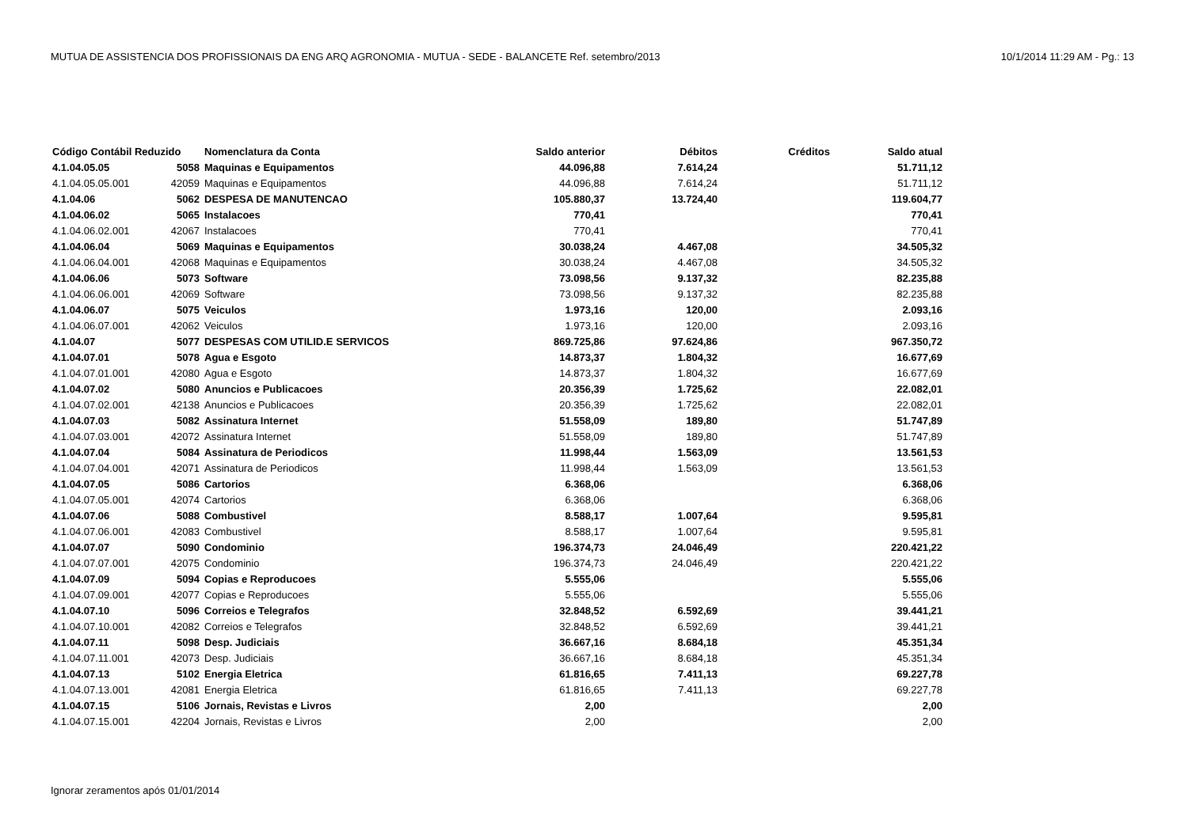MUTUA DE ASSISTENCIA DOS PROFISSIONAIS DA ENG ARQ AGRONOMIA - MUTUA - SEDE - BALANCETE Ref. setembro/2013 10/1/2014 11:29 AM - Pg.: 13
| Código Contábil Reduzido | | Nomenclatura da Conta | Saldo anterior | Débitos | Créditos | Saldo atual |
| --- | --- | --- | --- | --- | --- | --- |
| 4.1.04.05.05 | 5058 | Maquinas e Equipamentos | 44.096,88 | 7.614,24 | | 51.711,12 |
| 4.1.04.05.05.001 | 42059 | Maquinas e Equipamentos | 44.096,88 | 7.614,24 | | 51.711,12 |
| 4.1.04.06 | 5062 | DESPESA DE MANUTENCAO | 105.880,37 | 13.724,40 | | 119.604,77 |
| 4.1.04.06.02 | 5065 | Instalacoes | 770,41 | | | 770,41 |
| 4.1.04.06.02.001 | 42067 | Instalacoes | 770,41 | | | 770,41 |
| 4.1.04.06.04 | 5069 | Maquinas e Equipamentos | 30.038,24 | 4.467,08 | | 34.505,32 |
| 4.1.04.06.04.001 | 42068 | Maquinas e Equipamentos | 30.038,24 | 4.467,08 | | 34.505,32 |
| 4.1.04.06.06 | 5073 | Software | 73.098,56 | 9.137,32 | | 82.235,88 |
| 4.1.04.06.06.001 | 42069 | Software | 73.098,56 | 9.137,32 | | 82.235,88 |
| 4.1.04.06.07 | 5075 | Veiculos | 1.973,16 | 120,00 | | 2.093,16 |
| 4.1.04.06.07.001 | 42062 | Veiculos | 1.973,16 | 120,00 | | 2.093,16 |
| 4.1.04.07 | 5077 | DESPESAS COM UTILID.E SERVICOS | 869.725,86 | 97.624,86 | | 967.350,72 |
| 4.1.04.07.01 | 5078 | Agua e Esgoto | 14.873,37 | 1.804,32 | | 16.677,69 |
| 4.1.04.07.01.001 | 42080 | Agua e Esgoto | 14.873,37 | 1.804,32 | | 16.677,69 |
| 4.1.04.07.02 | 5080 | Anuncios e Publicacoes | 20.356,39 | 1.725,62 | | 22.082,01 |
| 4.1.04.07.02.001 | 42138 | Anuncios e Publicacoes | 20.356,39 | 1.725,62 | | 22.082,01 |
| 4.1.04.07.03 | 5082 | Assinatura Internet | 51.558,09 | 189,80 | | 51.747,89 |
| 4.1.04.07.03.001 | 42072 | Assinatura Internet | 51.558,09 | 189,80 | | 51.747,89 |
| 4.1.04.07.04 | 5084 | Assinatura de Periodicos | 11.998,44 | 1.563,09 | | 13.561,53 |
| 4.1.04.07.04.001 | 42071 | Assinatura de Periodicos | 11.998,44 | 1.563,09 | | 13.561,53 |
| 4.1.04.07.05 | 5086 | Cartorios | 6.368,06 | | | 6.368,06 |
| 4.1.04.07.05.001 | 42074 | Cartorios | 6.368,06 | | | 6.368,06 |
| 4.1.04.07.06 | 5088 | Combustivel | 8.588,17 | 1.007,64 | | 9.595,81 |
| 4.1.04.07.06.001 | 42083 | Combustivel | 8.588,17 | 1.007,64 | | 9.595,81 |
| 4.1.04.07.07 | 5090 | Condominio | 196.374,73 | 24.046,49 | | 220.421,22 |
| 4.1.04.07.07.001 | 42075 | Condominio | 196.374,73 | 24.046,49 | | 220.421,22 |
| 4.1.04.07.09 | 5094 | Copias e Reproducoes | 5.555,06 | | | 5.555,06 |
| 4.1.04.07.09.001 | 42077 | Copias e Reproducoes | 5.555,06 | | | 5.555,06 |
| 4.1.04.07.10 | 5096 | Correios e Telegrafos | 32.848,52 | 6.592,69 | | 39.441,21 |
| 4.1.04.07.10.001 | 42082 | Correios e Telegrafos | 32.848,52 | 6.592,69 | | 39.441,21 |
| 4.1.04.07.11 | 5098 | Desp. Judiciais | 36.667,16 | 8.684,18 | | 45.351,34 |
| 4.1.04.07.11.001 | 42073 | Desp. Judiciais | 36.667,16 | 8.684,18 | | 45.351,34 |
| 4.1.04.07.13 | 5102 | Energia Eletrica | 61.816,65 | 7.411,13 | | 69.227,78 |
| 4.1.04.07.13.001 | 42081 | Energia Eletrica | 61.816,65 | 7.411,13 | | 69.227,78 |
| 4.1.04.07.15 | 5106 | Jornais, Revistas e Livros | 2,00 | | | 2,00 |
| 4.1.04.07.15.001 | 42204 | Jornais, Revistas e Livros | 2,00 | | | 2,00 |
Ignorar zeramentos após 01/01/2014